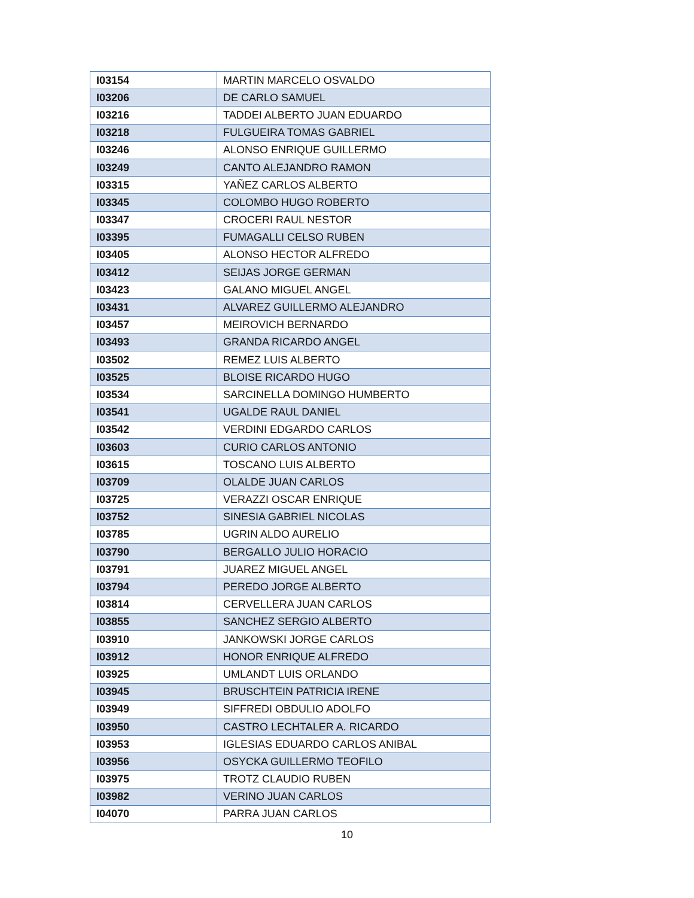| I03154 | MARTIN MARCELO OSVALDO |
| I03206 | DE CARLO SAMUEL |
| I03216 | TADDEI ALBERTO JUAN EDUARDO |
| I03218 | FULGUEIRA TOMAS GABRIEL |
| I03246 | ALONSO ENRIQUE GUILLERMO |
| I03249 | CANTO ALEJANDRO RAMON |
| I03315 | YAÑEZ CARLOS ALBERTO |
| I03345 | COLOMBO HUGO ROBERTO |
| I03347 | CROCERI RAUL NESTOR |
| I03395 | FUMAGALLI CELSO RUBEN |
| I03405 | ALONSO HECTOR ALFREDO |
| I03412 | SEIJAS JORGE GERMAN |
| I03423 | GALANO MIGUEL ANGEL |
| I03431 | ALVAREZ GUILLERMO ALEJANDRO |
| I03457 | MEIROVICH BERNARDO |
| I03493 | GRANDA RICARDO ANGEL |
| I03502 | REMEZ LUIS ALBERTO |
| I03525 | BLOISE RICARDO HUGO |
| I03534 | SARCINELLA DOMINGO HUMBERTO |
| I03541 | UGALDE RAUL DANIEL |
| I03542 | VERDINI EDGARDO CARLOS |
| I03603 | CURIO CARLOS ANTONIO |
| I03615 | TOSCANO LUIS ALBERTO |
| I03709 | OLALDE JUAN CARLOS |
| I03725 | VERAZZI OSCAR ENRIQUE |
| I03752 | SINESIA GABRIEL NICOLAS |
| I03785 | UGRIN ALDO AURELIO |
| I03790 | BERGALLO JULIO HORACIO |
| I03791 | JUAREZ MIGUEL ANGEL |
| I03794 | PEREDO JORGE ALBERTO |
| I03814 | CERVELLERA JUAN CARLOS |
| I03855 | SANCHEZ SERGIO ALBERTO |
| I03910 | JANKOWSKI JORGE CARLOS |
| I03912 | HONOR ENRIQUE ALFREDO |
| I03925 | UMLANDT LUIS ORLANDO |
| I03945 | BRUSCHTEIN PATRICIA IRENE |
| I03949 | SIFFREDI OBDULIO ADOLFO |
| I03950 | CASTRO LECHTALER A. RICARDO |
| I03953 | IGLESIAS EDUARDO CARLOS ANIBAL |
| I03956 | OSYCKA GUILLERMO TEOFILO |
| I03975 | TROTZ CLAUDIO RUBEN |
| I03982 | VERINO JUAN CARLOS |
| I04070 | PARRA JUAN CARLOS |
10